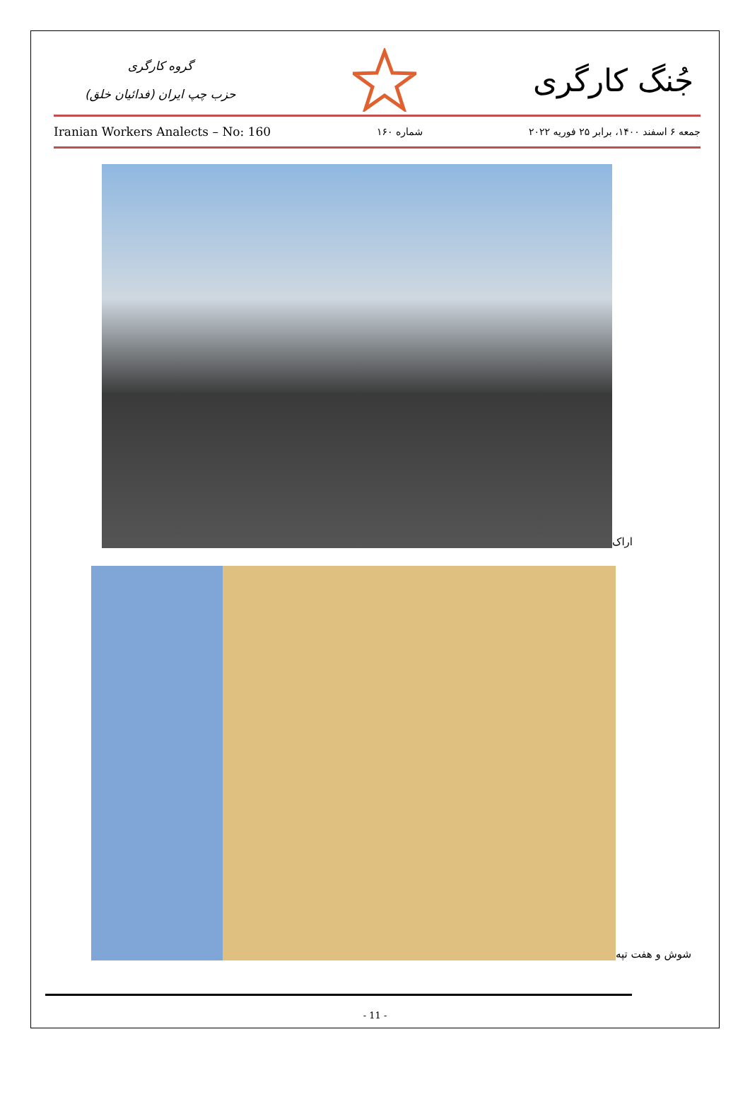گروه کارگری
حزب چپ ایران (فدائیان خلق)
جُنگ کارگری
Iranian Workers Analects – No: 160 شماره ۱۶۰ جمعه ۶ اسفند ۱۴۰۰، برابر ۲۵ فوریه ۲۰۲۲
اراک
شوش و هفت تپه
- 11 -